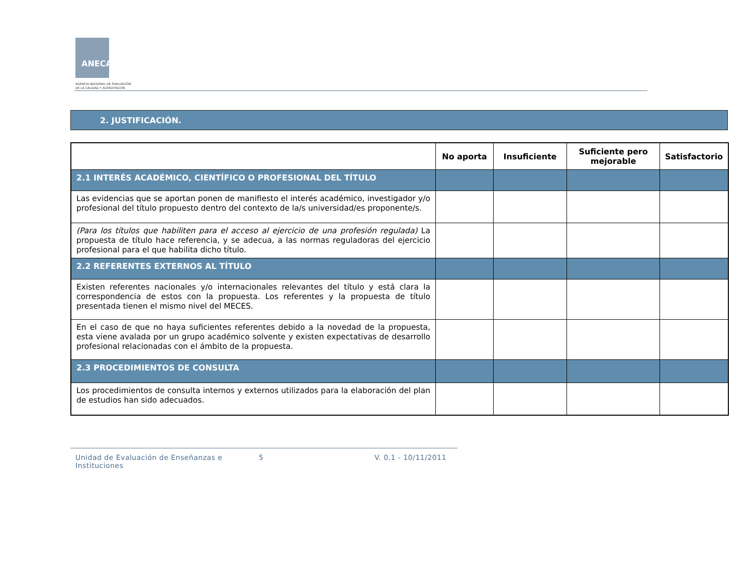ANECA
AGENCIA NACIONAL DE EVALUACIÓN
DE LA CALIDAD Y ACREDITACIÓN
2. JUSTIFICACIÓN.
| | No aporta | Insuficiente | Suficiente pero mejorable | Satisfactorio |
| --- | --- | --- | --- | --- |
| 2.1 INTERÉS ACADÉMICO, CIENTÍFICO O PROFESIONAL DEL TÍTULO | | | | |
| Las evidencias que se aportan ponen de manifiesto el interés académico, investigador y/o profesional del título propuesto dentro del contexto de la/s universidad/es proponente/s. | | | | |
| (Para los títulos que habiliten para el acceso al ejercicio de una profesión regulada) La propuesta de título hace referencia, y se adecua, a las normas reguladoras del ejercicio profesional para el que habilita dicho título. | | | | |
| 2.2 REFERENTES EXTERNOS AL TÍTULO | | | | |
| Existen referentes nacionales y/o internacionales relevantes del título y está clara la correspondencia de estos con la propuesta. Los referentes y la propuesta de título presentada tienen el mismo nivel del MECES. | | | | |
| En el caso de que no haya suficientes referentes debido a la novedad de la propuesta, esta viene avalada por un grupo académico solvente y existen expectativas de desarrollo profesional relacionadas con el ámbito de la propuesta. | | | | |
| 2.3 PROCEDIMIENTOS DE CONSULTA | | | | |
| Los procedimientos de consulta internos y externos utilizados para la elaboración del plan de estudios han sido adecuados. | | | | |
Unidad de Evaluación de Enseñanzas e Instituciones
5 V. 0.1 - 10/11/2011